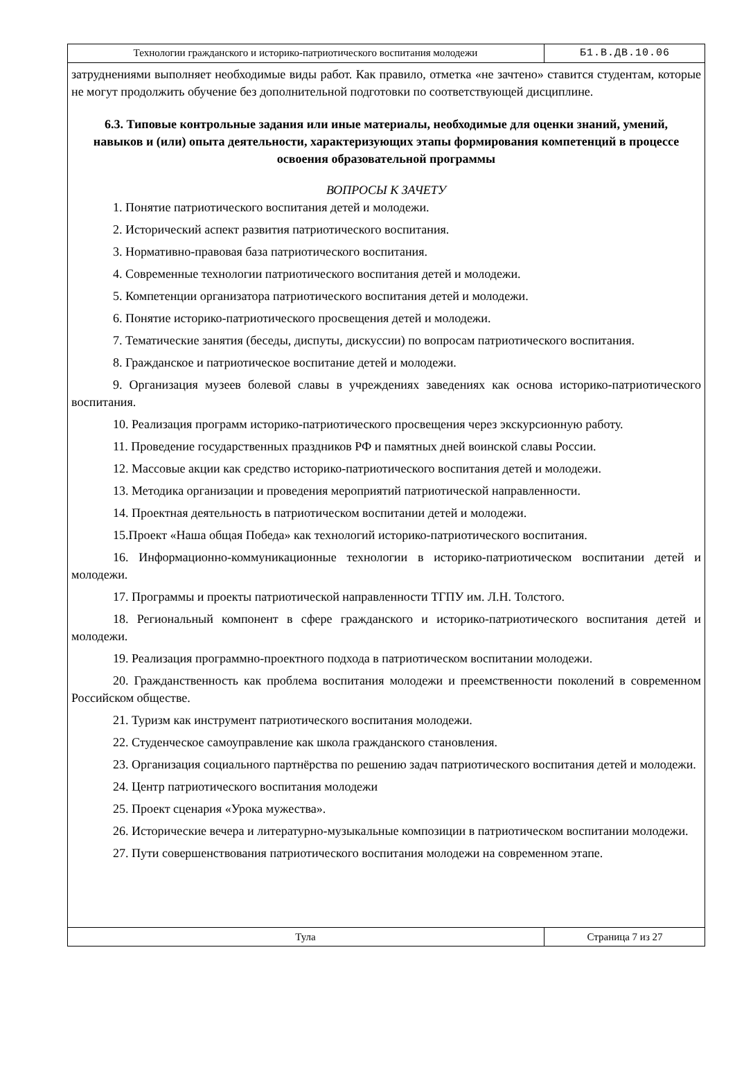Технологии гражданского и историко-патриотического воспитания молодежи
Б1.В.ДВ.10.06
затруднениями выполняет необходимые виды работ. Как правило, отметка «не зачтено» ставится студентам, которые не могут продолжить обучение без дополнительной подготовки по соответствующей дисциплине.
6.3. Типовые контрольные задания или иные материалы, необходимые для оценки знаний, умений, навыков и (или) опыта деятельности, характеризующих этапы формирования компетенций в процессе освоения образовательной программы
ВОПРОСЫ К ЗАЧЕТУ
1. Понятие патриотического воспитания детей и молодежи.
2. Исторический аспект развития патриотического воспитания.
3. Нормативно-правовая база патриотического воспитания.
4. Современные технологии патриотического воспитания детей и молодежи.
5. Компетенции организатора патриотического воспитания детей и молодежи.
6. Понятие историко-патриотического просвещения детей и молодежи.
7. Тематические занятия (беседы, диспуты, дискуссии) по вопросам патриотического воспитания.
8. Гражданское и патриотическое воспитание детей и молодежи.
9. Организация музеев болевой славы в учреждениях заведениях как основа историко-патриотического воспитания.
10. Реализация программ историко-патриотического просвещения через экскурсионную работу.
11. Проведение государственных праздников РФ и памятных дней воинской славы России.
12. Массовые акции как средство историко-патриотического воспитания детей и молодежи.
13. Методика организации и проведения мероприятий патриотической направленности.
14. Проектная деятельность в патриотическом воспитании детей и молодежи.
15.Проект «Наша общая Победа» как технологий историко-патриотического воспитания.
16. Информационно-коммуникационные технологии в историко-патриотическом воспитании детей и молодежи.
17. Программы и проекты патриотической направленности ТГПУ им. Л.Н. Толстого.
18. Региональный компонент в сфере гражданского и историко-патриотического воспитания детей и молодежи.
19. Реализация программно-проектного подхода в патриотическом воспитании молодежи.
20. Гражданственность как проблема воспитания молодежи и преемственности поколений в современном Российском обществе.
21. Туризм как инструмент патриотического воспитания молодежи.
22. Студенческое самоуправление как школа гражданского становления.
23. Организация социального партнёрства по решению задач патриотического воспитания детей и молодежи.
24. Центр патриотического воспитания молодежи
25. Проект сценария «Урока мужества».
26. Исторические вечера и литературно-музыкальные композиции в патриотическом воспитании молодежи.
27. Пути совершенствования патриотического воспитания молодежи на современном этапе.
Тула
Страница 7 из 27